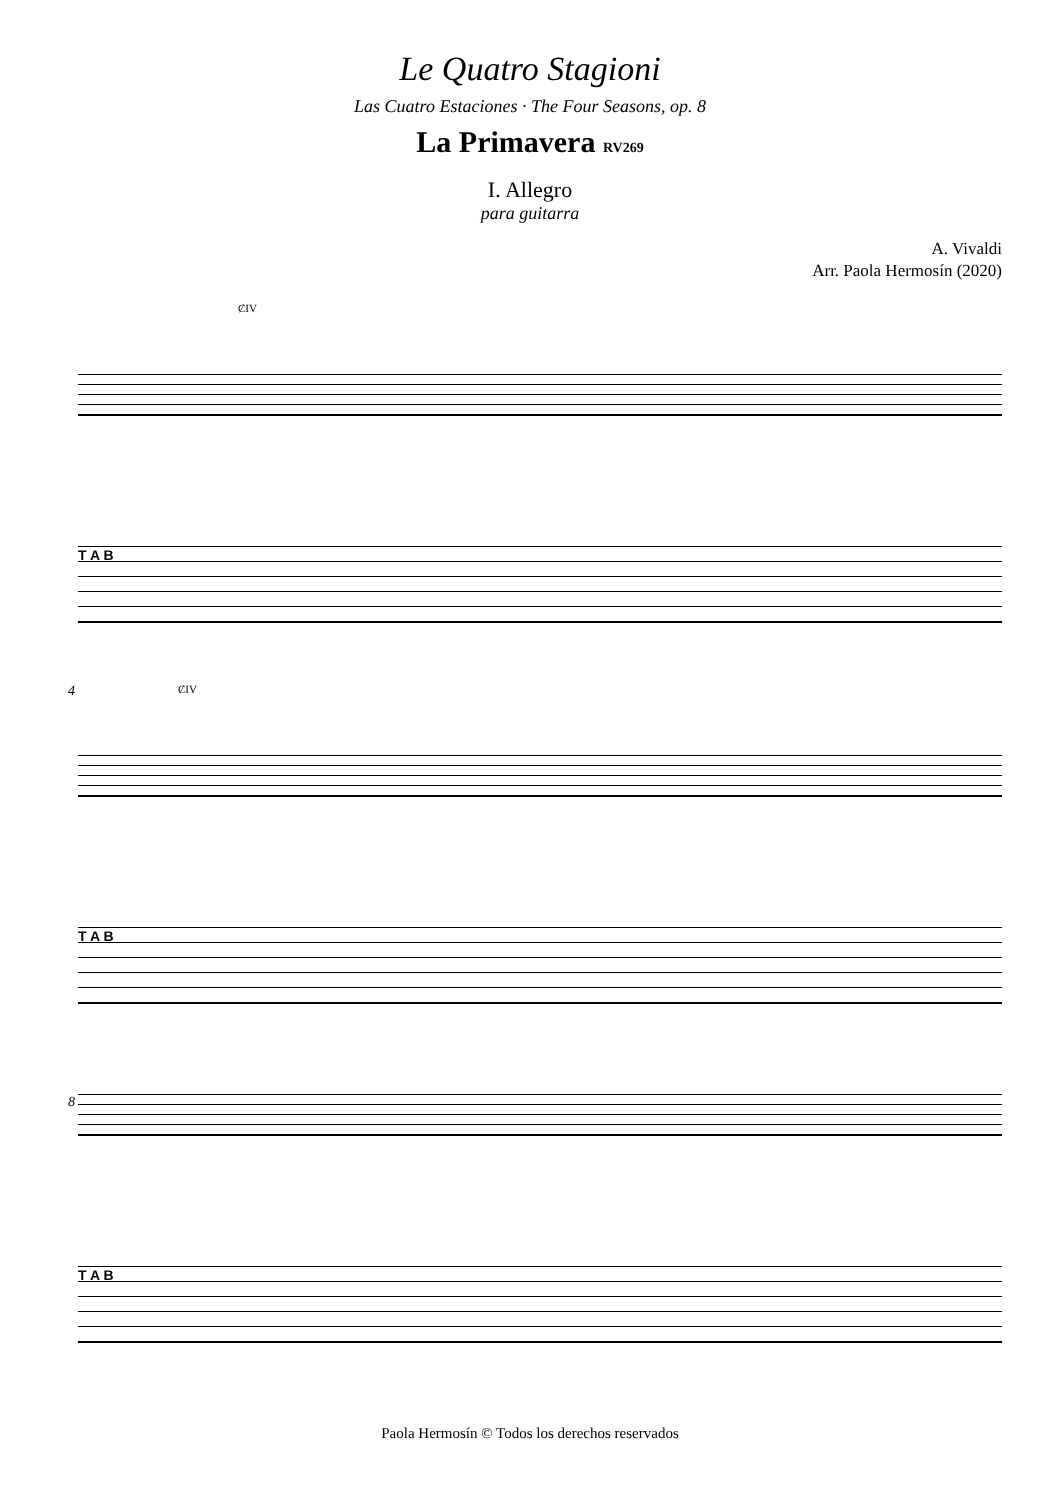Le Quatro Stagioni
Las Cuatro Estaciones · The Four Seasons, op. 8
La Primavera RV269
I. Allegro
para guitarra
A. Vivaldi
Arr. Paola Hermosín (2020)
ȻIV
T A B
4
ȻIV
T A B
8
T A B
Paola Hermosín © Todos los derechos reservados